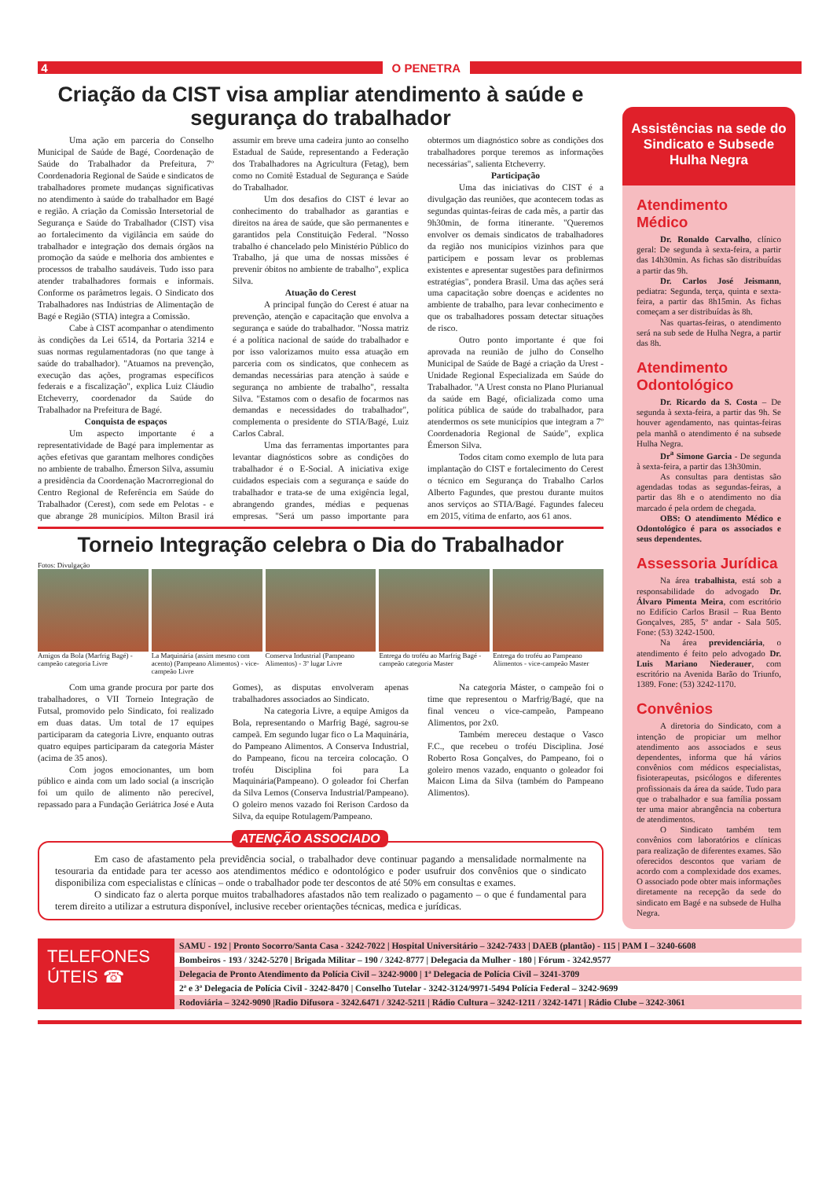4 O PENETRA
Criação da CIST visa ampliar atendimento à saúde e segurança do trabalhador
Uma ação em parceria do Conselho Municipal de Saúde de Bagé, Coordenação de Saúde do Trabalhador da Prefeitura, 7º Coordenadoria Regional de Saúde e sindicatos de trabalhadores promete mudanças significativas no atendimento à saúde do trabalhador em Bagé e região. A criação da Comissão Intersetorial de Segurança e Saúde do Trabalhador (CIST) visa ao fortalecimento da vigilância em saúde do trabalhador e integração dos demais órgãos na promoção da saúde e melhoria dos ambientes e processos de trabalho saudáveis. Tudo isso para atender trabalhadores formais e informais. Conforme os parâmetros legais. O Sindicato dos Trabalhadores nas Indústrias de Alimentação de Bagé e Região (STIA) integra a Comissão.
Cabe à CIST acompanhar o atendimento às condições da Lei 6514, da Portaria 3214 e suas normas regulamentadoras (no que tange à saúde do trabalhador). "Atuamos na prevenção, execução das ações, programas específicos federais e a fiscalização", explica Luiz Cláudio Etcheverry, coordenador da Saúde do Trabalhador na Prefeitura de Bagé.
Conquista de espaços
Um aspecto importante é a representatividade de Bagé para implementar as ações efetivas que garantam melhores condições no ambiente de trabalho. Émerson Silva, assumiu a presidência da Coordenação Macrorregional do Centro Regional de Referência em Saúde do Trabalhador (Cerest), com sede em Pelotas - e que abrange 28 municípios. Milton Brasil irá assumir em breve uma cadeira junto ao conselho Estadual de Saúde, representando a Federação dos Trabalhadores na Agricultura (Fetag), bem como no Comitê Estadual de Segurança e Saúde do Trabalhador.
Um dos desafios do CIST é levar ao conhecimento do trabalhador as garantias e direitos na área de saúde, que são permanentes e garantidos pela Constituição Federal. "Nosso trabalho é chancelado pelo Ministério Público do Trabalho, já que uma de nossas missões é prevenir óbitos no ambiente de trabalho", explica Silva.
Atuação do Cerest
A principal função do Cerest é atuar na prevenção, atenção e capacitação que envolva a segurança e saúde do trabalhador. "Nossa matriz é a política nacional de saúde do trabalhador e por isso valorizamos muito essa atuação em parceria com os sindicatos, que conhecem as demandas necessárias para atenção à saúde e segurança no ambiente de trabalho", ressalta Silva. "Estamos com o desafio de focarmos nas demandas e necessidades do trabalhador", complementa o presidente do STIA/Bagé, Luiz Carlos Cabral.
Uma das ferramentas importantes para levantar diagnósticos sobre as condições do trabalhador é o E-Social. A iniciativa exige cuidados especiais com a segurança e saúde do trabalhador e trata-se de uma exigência legal, abrangendo grandes, médias e pequenas empresas. "Será um passo importante para obtermos um diagnóstico sobre as condições dos trabalhadores porque teremos as informações necessárias", salienta Etcheverry.
Participação
Uma das iniciativas do CIST é a divulgação das reuniões, que acontecem todas as segundas quintas-feiras de cada mês, a partir das 9h30min, de forma itinerante. "Queremos envolver os demais sindicatos de trabalhadores da região nos municípios vizinhos para que participem e possam levar os problemas existentes e apresentar sugestões para definirmos estratégias", pondera Brasil. Uma das ações será uma capacitação sobre doenças e acidentes no ambiente de trabalho, para levar conhecimento e que os trabalhadores possam detectar situações de risco.
Outro ponto importante é que foi aprovada na reunião de julho do Conselho Municipal de Saúde de Bagé a criação da Urest - Unidade Regional Especializada em Saúde do Trabalhador. "A Urest consta no Plano Plurianual da saúde em Bagé, oficializada como uma política pública de saúde do trabalhador, para atendermos os sete municípios que integram a 7º Coordenadoria Regional de Saúde", explica Émerson Silva.
Todos citam como exemplo de luta para implantação do CIST e fortalecimento do Cerest o técnico em Segurança do Trabalho Carlos Alberto Fagundes, que prestou durante muitos anos serviços ao STIA/Bagé. Fagundes faleceu em 2015, vítima de enfarto, aos 61 anos.
Torneio Integração celebra o Dia do Trabalhador
Fotos: Divulgação
Amigos da Bola (Marfrig Bagé) - campeão categoria Livre
La Maquinária (assim mesmo com acento) (Pampeano Alimentos) - vice-campeão Livre
Conserva Industrial (Pampeano Alimentos) - 3º lugar Livre
Entrega do troféu ao Marfrig Bagé - campeão categoria Master
Entrega do troféu ao Pampeano Alimentos - vice-campeão Master
Com uma grande procura por parte dos trabalhadores, o VII Torneio Integração de Futsal, promovido pelo Sindicato, foi realizado em duas datas. Um total de 17 equipes participaram da categoria Livre, enquanto outras quatro equipes participaram da categoria Máster (acima de 35 anos).
Com jogos emocionantes, um bom público e ainda com um lado social (a inscrição foi um quilo de alimento não perecível, repassado para a Fundação Geriátrica José e Auta Gomes), as disputas envolveram apenas trabalhadores associados ao Sindicato.
Na categoria Livre, a equipe Amigos da Bola, representando o Marfrig Bagé, sagrou-se campeã. Em segundo lugar fico o La Maquinária, do Pampeano Alimentos. A Conserva Industrial, do Pampeano, ficou na terceira colocação. O troféu Disciplina foi para La Maquinária(Pampeano). O goleador foi Cherfan da Silva Lemos (Conserva Industrial/Pampeano). O goleiro menos vazado foi Rerison Cardoso da Silva, da equipe Rotulagem/Pampeano.
Na categoria Máster, o campeão foi o time que representou o Marfrig/Bagé, que na final venceu o vice-campeão, Pampeano Alimentos, por 2x0.
Também mereceu destaque o Vasco F.C., que recebeu o troféu Disciplina. José Roberto Rosa Gonçalves, do Pampeano, foi o goleiro menos vazado, enquanto o goleador foi Maicon Lima da Silva (também do Pampeano Alimentos).
ATENÇÃO ASSOCIADO
Em caso de afastamento pela previdência social, o trabalhador deve continuar pagando a mensalidade normalmente na tesouraria da entidade para ter acesso aos atendimentos médico e odontológico e poder usufruir dos convênios que o sindicato disponibiliza com especialistas e clínicas – onde o trabalhador pode ter descontos de até 50% em consultas e exames.
O sindicato faz o alerta porque muitos trabalhadores afastados não tem realizado o pagamento – o que é fundamental para terem direito a utilizar a estrutura disponível, inclusive receber orientações técnicas, medica e jurídicas.
Assistências na sede do Sindicato e Subsede Hulha Negra
Atendimento Médico
Dr. Ronaldo Carvalho, clínico geral: De segunda à sexta-feira, a partir das 14h30min. As fichas são distribuídas a partir das 9h.
Dr. Carlos José Jeismann, pediatra: Segunda, terça, quinta e sexta-feira, a partir das 8h15min. As fichas começam a ser distribuídas às 8h.
Nas quartas-feiras, o atendimento será na sub sede de Hulha Negra, a partir das 8h.
Atendimento Odontológico
Dr. Ricardo da S. Costa – De segunda à sexta-feira, a partir das 9h. Se houver agendamento, nas quintas-feiras pela manhã o atendimento é na subsede Hulha Negra.
Dr<sup>a</sup> Simone Garcia - De segunda à sexta-feira, a partir das 13h30min.
As consultas para dentistas são agendadas todas as segundas-feiras, a partir das 8h e o atendimento no dia marcado é pela ordem de chegada.
OBS: O atendimento Médico e Odontológico é para os associados e seus dependentes.
Assessoria Jurídica
Na área trabalhista, está sob a responsabilidade do advogado Dr. Álvaro Pimenta Meira, com escritório no Edifício Carlos Brasil – Rua Bento Gonçalves, 285, 5º andar - Sala 505. Fone: (53) 3242-1500.
Na área previdenciária, o atendimento é feito pelo advogado Dr. Luis Mariano Niederauer, com escritório na Avenida Barão do Triunfo, 1389. Fone: (53) 3242-1170.
Convênios
A diretoria do Sindicato, com a intenção de propiciar um melhor atendimento aos associados e seus dependentes, informa que há vários convênios com médicos especialistas, fisioterapeutas, psicólogos e diferentes profissionais da área da saúde. Tudo para que o trabalhador e sua família possam ter uma maior abrangência na cobertura de atendimentos.
O Sindicato também tem convênios com laboratórios e clínicas para realização de diferentes exames. São oferecidos descontos que variam de acordo com a complexidade dos exames. O associado pode obter mais informações diretamente na recepção da sede do sindicato em Bagé e na subsede de Hulha Negra.
TELEFONES ÚTEIS ☎
SAMU - 192 | Pronto Socorro/Santa Casa - 3242-7022 | Hospital Universitário – 3242-7433 | DAEB (plantão) - 115 | PAM I – 3240-6608
Bombeiros - 193 / 3242-5270 | Brigada Militar – 190 / 3242-8777 | Delegacia da Mulher - 180 | Fórum - 3242.9577
Delegacia de Pronto Atendimento da Polícia Civil – 3242-9000 | 1ª Delegacia de Polícia Civil – 3241-3709
2ª e 3ª Delegacia de Polícia Civil - 3242-8470 | Conselho Tutelar - 3242-3124/9971-5494 Polícia Federal – 3242-9699
Rodoviária – 3242-9090 |Radio Difusora - 3242.6471 / 3242-5211 | Rádio Cultura – 3242-1211 / 3242-1471 | Rádio Clube – 3242-3061